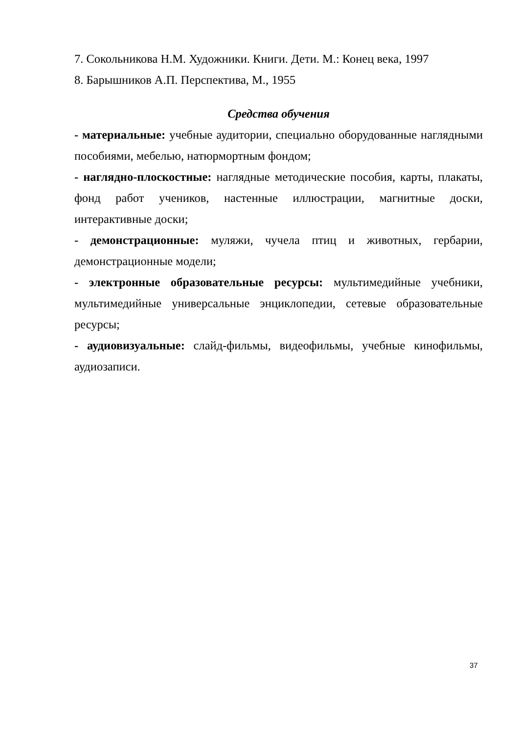7. Сокольникова Н.М. Художники. Книги. Дети. М.: Конец века, 1997
8. Барышников А.П. Перспектива, М., 1955
Средства обучения
- материальные: учебные аудитории, специально оборудованные наглядными пособиями, мебелью, натюрмортным фондом;
- наглядно-плоскостные: наглядные методические пособия, карты, плакаты, фонд работ учеников, настенные иллюстрации, магнитные доски, интерактивные доски;
- демонстрационные: муляжи, чучела птиц и животных, гербарии, демонстрационные модели;
- электронные образовательные ресурсы: мультимедийные учебники, мультимедийные универсальные энциклопедии, сетевые образовательные ресурсы;
- аудиовизуальные: слайд-фильмы, видеофильмы, учебные кинофильмы, аудиозаписи.
37